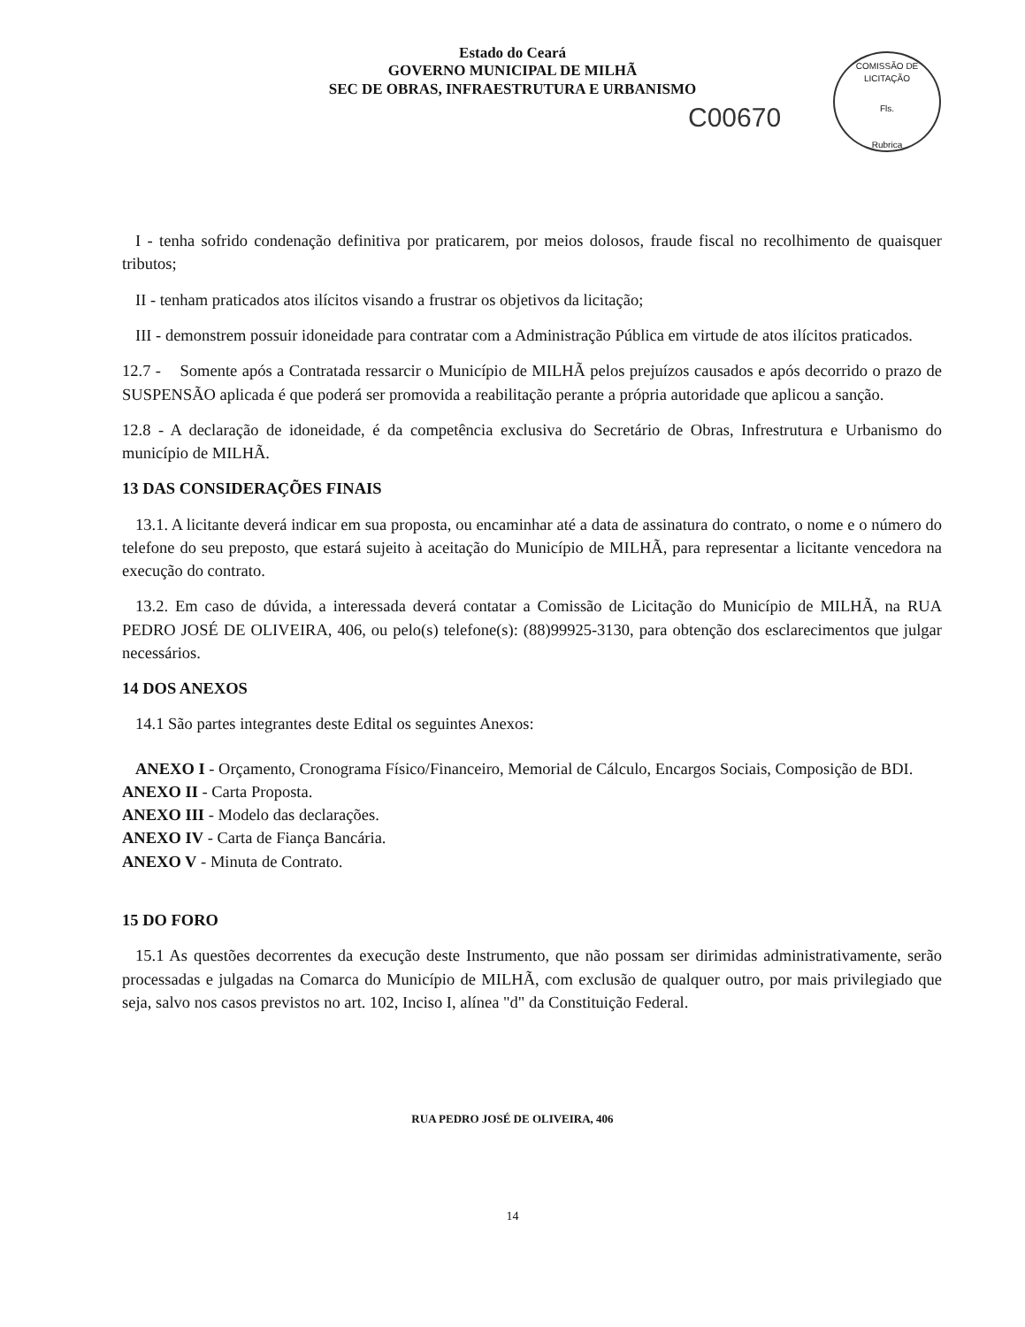Estado do Ceará
GOVERNO MUNICIPAL DE MILHÃ
SEC DE OBRAS, INFRAESTRUTURA E URBANISMO
C00670
COMISSÃO DE LICITAÇÃO
Fls.
Rubrica
I - tenha sofrido condenação definitiva por praticarem, por meios dolosos, fraude fiscal no recolhimento de quaisquer tributos;
II - tenham praticados atos ilícitos visando a frustrar os objetivos da licitação;
III - demonstrem possuir idoneidade para contratar com a Administração Pública em virtude de atos ilícitos praticados.
12.7 - Somente após a Contratada ressarcir o Município de MILHÃ pelos prejuízos causados e após decorrido o prazo de SUSPENSÃO aplicada é que poderá ser promovida a reabilitação perante a própria autoridade que aplicou a sanção.
12.8 - A declaração de idoneidade, é da competência exclusiva do Secretário de Obras, Infrestrutura e Urbanismo do município de MILHÃ.
13 DAS CONSIDERAÇÕES FINAIS
13.1. A licitante deverá indicar em sua proposta, ou encaminhar até a data de assinatura do contrato, o nome e o número do telefone do seu preposto, que estará sujeito à aceitação do Município de MILHÃ, para representar a licitante vencedora na execução do contrato.
13.2. Em caso de dúvida, a interessada deverá contatar a Comissão de Licitação do Município de MILHÃ, na RUA PEDRO JOSÉ DE OLIVEIRA, 406, ou pelo(s) telefone(s): (88)99925-3130, para obtenção dos esclarecimentos que julgar necessários.
14 DOS ANEXOS
14.1 São partes integrantes deste Edital os seguintes Anexos:
ANEXO I - Orçamento, Cronograma Físico/Financeiro, Memorial de Cálculo, Encargos Sociais, Composição de BDI.
ANEXO II - Carta Proposta.
ANEXO III - Modelo das declarações.
ANEXO IV - Carta de Fiança Bancária.
ANEXO V - Minuta de Contrato.
15 DO FORO
15.1 As questões decorrentes da execução deste Instrumento, que não possam ser dirimidas administrativamente, serão processadas e julgadas na Comarca do Município de MILHÃ, com exclusão de qualquer outro, por mais privilegiado que seja, salvo nos casos previstos no art. 102, Inciso I, alínea "d" da Constituição Federal.
RUA PEDRO JOSÉ DE OLIVEIRA, 406
14